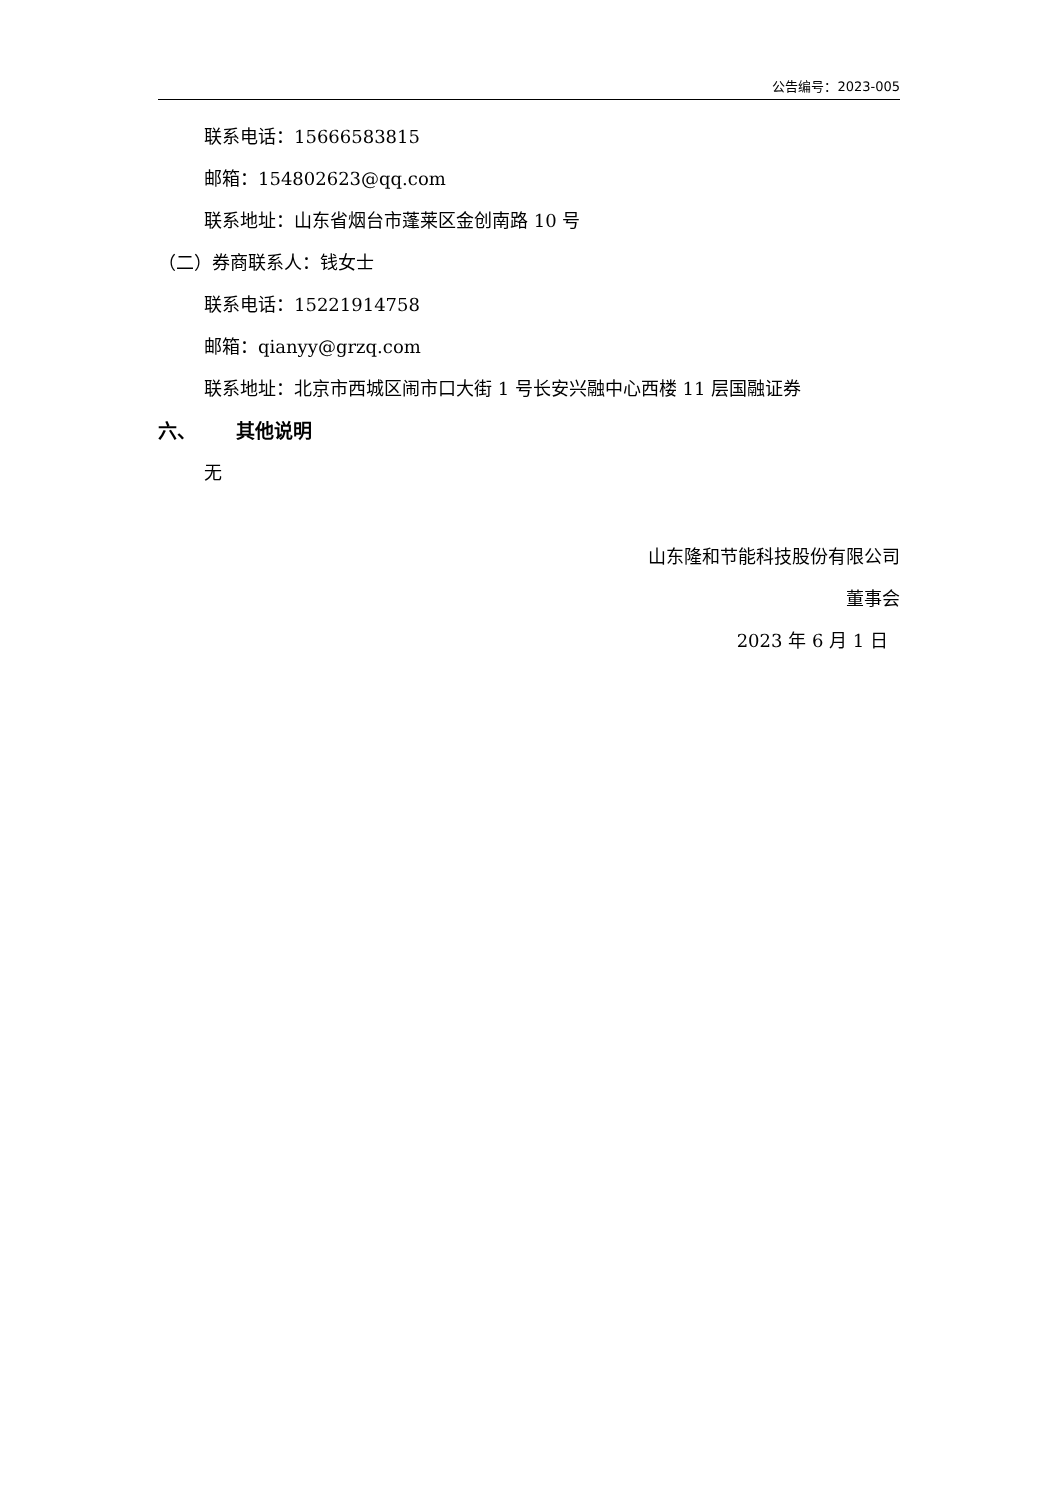公告编号：2023-005
联系电话：15666583815
邮箱：154802623@qq.com
联系地址：山东省烟台市蓬莱区金创南路 10 号
（二）券商联系人：钱女士
联系电话：15221914758
邮箱：qianyy@grzq.com
联系地址：北京市西城区闹市口大街 1 号长安兴融中心西楼 11 层国融证券
六、 其他说明
无
山东隆和节能科技股份有限公司
董事会
2023 年 6 月 1 日